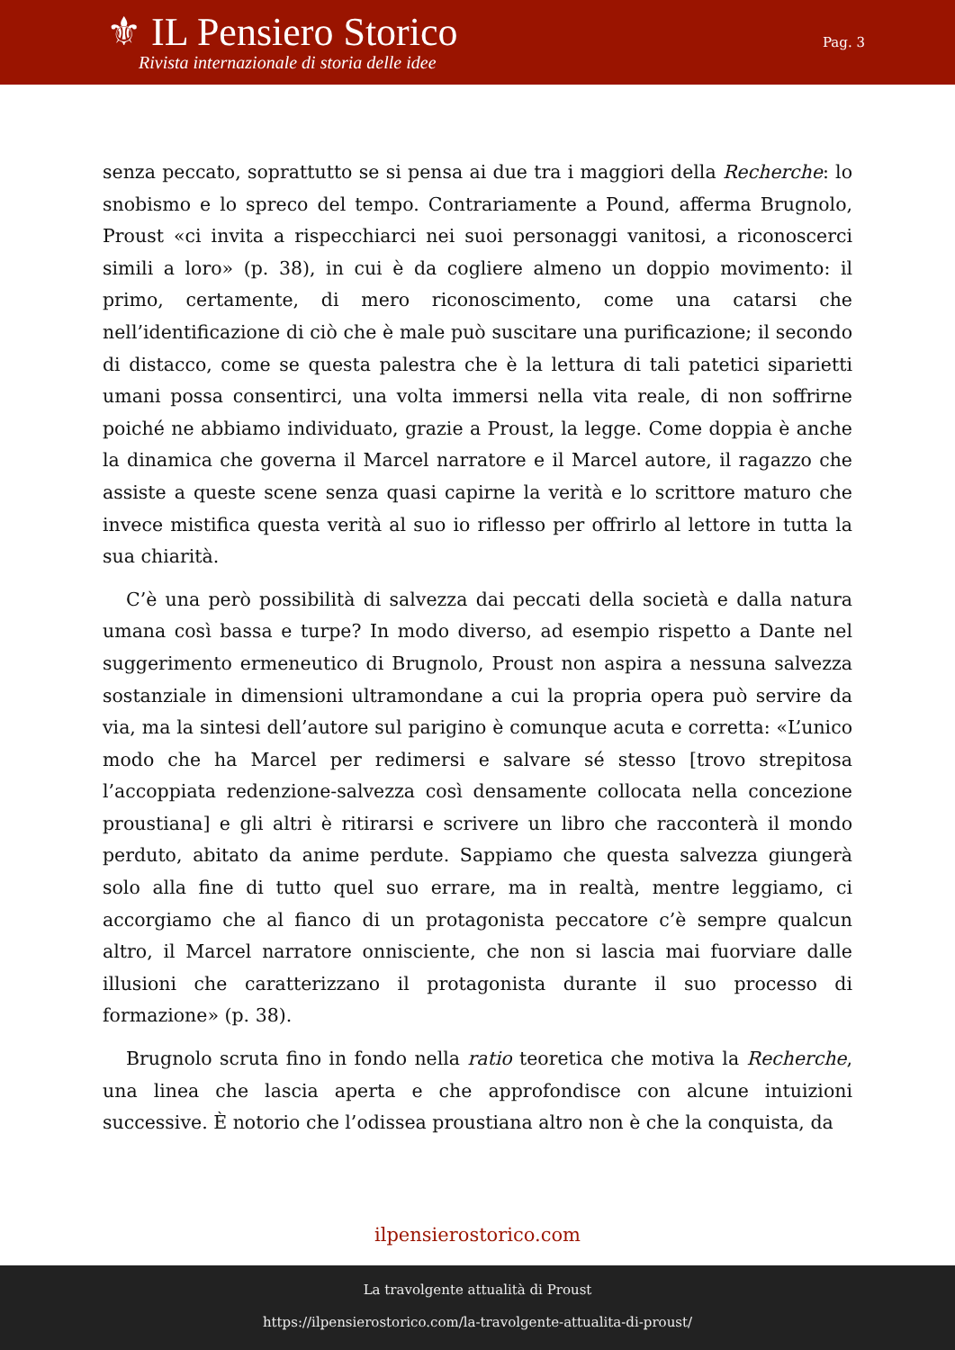⚜ IL Pensiero Storico
Rivista internazionale di storia delle idee
Pag. 3
senza peccato, soprattutto se si pensa ai due tra i maggiori della Recherche: lo snobismo e lo spreco del tempo. Contrariamente a Pound, afferma Brugnolo, Proust «ci invita a rispecchiarci nei suoi personaggi vanitosi, a riconoscerci simili a loro» (p. 38), in cui è da cogliere almeno un doppio movimento: il primo, certamente, di mero riconoscimento, come una catarsi che nell’identificazione di ciò che è male può suscitare una purificazione; il secondo di distacco, come se questa palestra che è la lettura di tali patetici siparietti umani possa consentirci, una volta immersi nella vita reale, di non soffrirne poiché ne abbiamo individuato, grazie a Proust, la legge. Come doppia è anche la dinamica che governa il Marcel narratore e il Marcel autore, il ragazzo che assiste a queste scene senza quasi capirne la verità e lo scrittore maturo che invece mistifica questa verità al suo io riflesso per offrirlo al lettore in tutta la sua chiarità.
C’è una però possibilità di salvezza dai peccati della società e dalla natura umana così bassa e turpe? In modo diverso, ad esempio rispetto a Dante nel suggerimento ermeneutico di Brugnolo, Proust non aspira a nessuna salvezza sostanziale in dimensioni ultramondane a cui la propria opera può servire da via, ma la sintesi dell’autore sul parigino è comunque acuta e corretta: «L’unico modo che ha Marcel per redimersi e salvare sé stesso [trovo strepitosa l’accoppiata redenzione-salvezza così densamente collocata nella concezione proustiana] e gli altri è ritirarsi e scrivere un libro che racconterà il mondo perduto, abitato da anime perdute. Sappiamo che questa salvezza giungerà solo alla fine di tutto quel suo errare, ma in realtà, mentre leggiamo, ci accorgiamo che al fianco di un protagonista peccatore c’è sempre qualcun altro, il Marcel narratore onnisciente, che non si lascia mai fuorviare dalle illusioni che caratterizzano il protagonista durante il suo processo di formazione» (p. 38).
Brugnolo scruta fino in fondo nella ratio teoretica che motiva la Recherche, una linea che lascia aperta e che approfondisce con alcune intuizioni successive. È notorio che l’odissea proustiana altro non è che la conquista, da
ilpensierostorico.com
La travolgente attualità di Proust
https://ilpensierostorico.com/la-travolgente-attualita-di-proust/